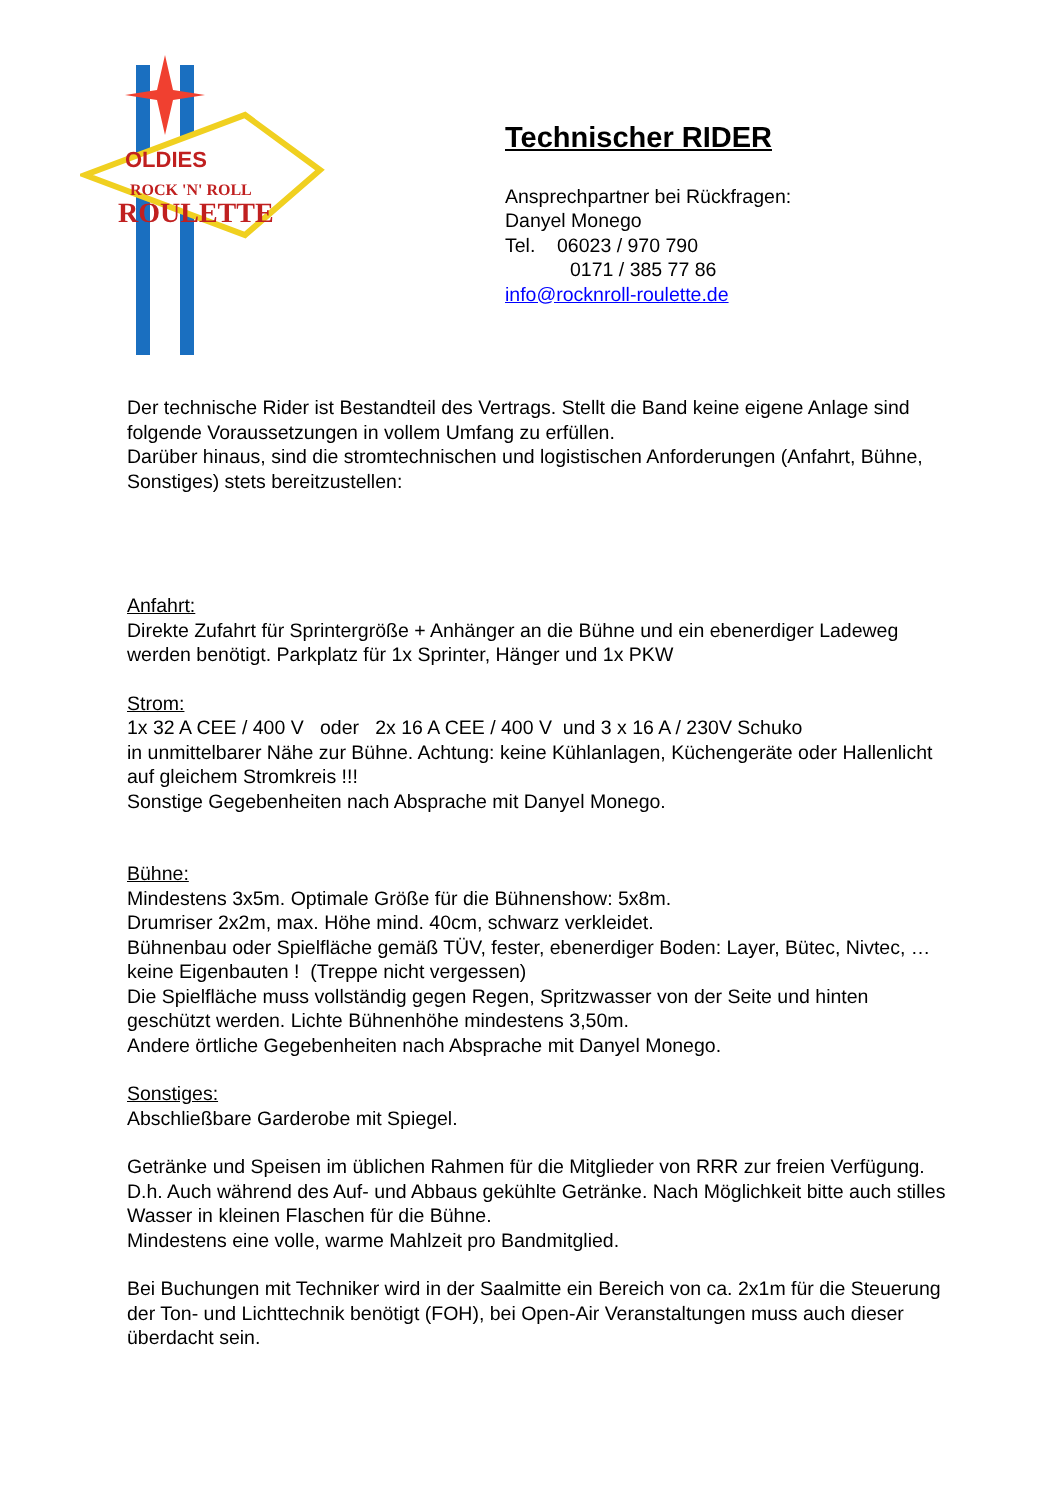OLDIES
ROCK 'N' ROLL
ROULETTE
Technischer RIDER
Ansprechpartner bei Rückfragen:
Danyel Monego
Tel. 06023 / 970 790
0171 / 385 77 86
info@rocknroll-roulette.de
Der technische Rider ist Bestandteil des Vertrags. Stellt die Band keine eigene Anlage sind folgende Voraussetzungen in vollem Umfang zu erfüllen.
Darüber hinaus, sind die stromtechnischen und logistischen Anforderungen (Anfahrt, Bühne, Sonstiges) stets bereitzustellen:
Anfahrt:
Direkte Zufahrt für Sprintergröße + Anhänger an die Bühne und ein ebenerdiger Ladeweg werden benötigt. Parkplatz für 1x Sprinter, Hänger und 1x PKW
Strom:
1x 32 A CEE / 400 V oder 2x 16 A CEE / 400 V und 3 x 16 A / 230V Schuko
in unmittelbarer Nähe zur Bühne. Achtung: keine Kühlanlagen, Küchengeräte oder Hallenlicht auf gleichem Stromkreis !!!
Sonstige Gegebenheiten nach Absprache mit Danyel Monego.
Bühne:
Mindestens 3x5m. Optimale Größe für die Bühnenshow: 5x8m.
Drumriser 2x2m, max. Höhe mind. 40cm, schwarz verkleidet.
Bühnenbau oder Spielfläche gemäß TÜV, fester, ebenerdiger Boden: Layer, Bütec, Nivtec, … keine Eigenbauten ! (Treppe nicht vergessen)
Die Spielfläche muss vollständig gegen Regen, Spritzwasser von der Seite und hinten geschützt werden. Lichte Bühnenhöhe mindestens 3,50m.
Andere örtliche Gegebenheiten nach Absprache mit Danyel Monego.
Sonstiges:
Abschließbare Garderobe mit Spiegel.
Getränke und Speisen im üblichen Rahmen für die Mitglieder von RRR zur freien Verfügung. D.h. Auch während des Auf- und Abbaus gekühlte Getränke. Nach Möglichkeit bitte auch stilles Wasser in kleinen Flaschen für die Bühne.
Mindestens eine volle, warme Mahlzeit pro Bandmitglied.
Bei Buchungen mit Techniker wird in der Saalmitte ein Bereich von ca. 2x1m für die Steuerung der Ton- und Lichttechnik benötigt (FOH), bei Open-Air Veranstaltungen muss auch dieser überdacht sein.